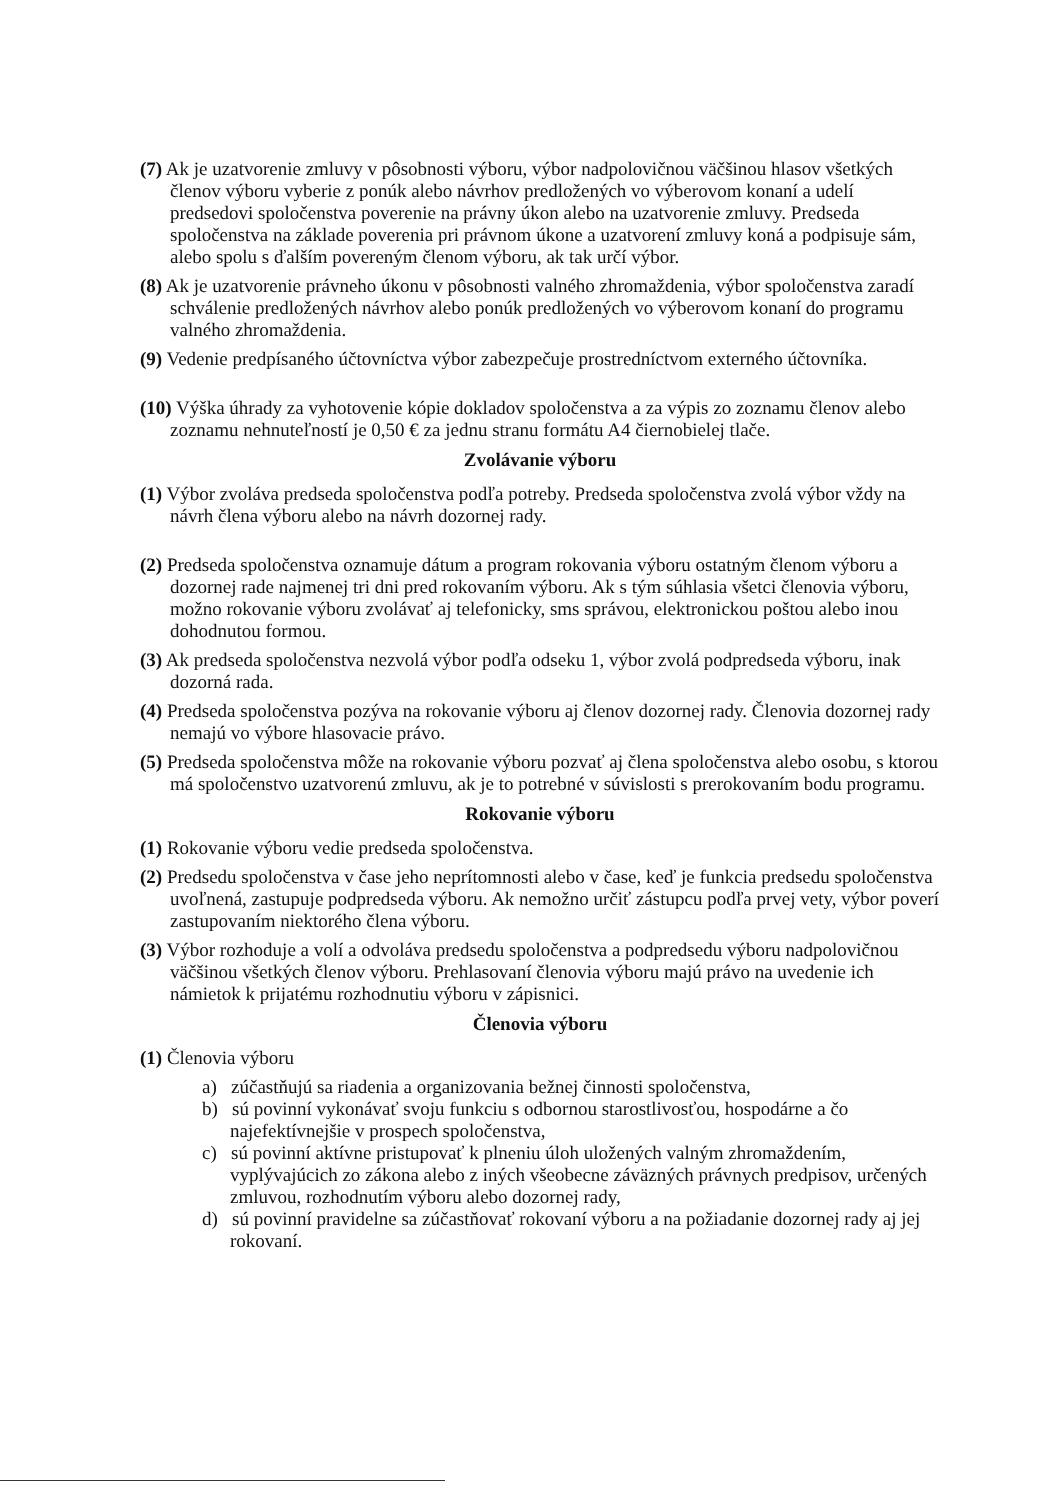(7) Ak je uzatvorenie zmluvy v pôsobnosti výboru, výbor nadpolovičnou väčšinou hlasov všetkých členov výboru vyberie z ponúk alebo návrhov predložených vo výberovom konaní a udelí predsedovi spoločenstva poverenie na právny úkon alebo na uzatvorenie zmluvy. Predseda spoločenstva na základe poverenia pri právnom úkone a uzatvorení zmluvy koná a podpisuje sám, alebo spolu s ďalším povereným členom výboru, ak tak určí výbor.
(8) Ak je uzatvorenie právneho úkonu v pôsobnosti valného zhromaždenia, výbor spoločenstva zaradí schválenie predložených návrhov alebo ponúk predložených vo výberovom konaní do programu valného zhromaždenia.
(9) Vedenie predpísaného účtovníctva výbor zabezpečuje prostredníctvom externého účtovníka.
(10) Výška úhrady za vyhotovenie kópie dokladov spoločenstva a za výpis zo zoznamu členov alebo zoznamu nehnuteľností je 0,50 € za jednu stranu formátu A4 čiernobielej tlače.
Zvolávanie výboru
(1) Výbor zvoláva predseda spoločenstva podľa potreby. Predseda spoločenstva zvolá výbor vždy na návrh člena výboru alebo na návrh dozornej rady.
(2) Predseda spoločenstva oznamuje dátum a program rokovania výboru ostatným členom výboru a dozornej rade najmenej tri dni pred rokovaním výboru. Ak s tým súhlasia všetci členovia výboru, možno rokovanie výboru zvolávať aj telefonicky, sms správou, elektronickou poštou alebo inou dohodnutou formou.
(3) Ak predseda spoločenstva nezvolá výbor podľa odseku 1, výbor zvolá podpredseda výboru, inak dozorná rada.
(4) Predseda spoločenstva pozýva na rokovanie výboru aj členov dozornej rady. Členovia dozornej rady nemajú vo výbore hlasovacie právo.
(5) Predseda spoločenstva môže na rokovanie výboru pozvať aj člena spoločenstva alebo osobu, s ktorou má spoločenstvo uzatvorenú zmluvu, ak je to potrebné v súvislosti s prerokovaním bodu programu.
Rokovanie výboru
(1) Rokovanie výboru vedie predseda spoločenstva.
(2) Predsedu spoločenstva v čase jeho neprítomnosti alebo v čase, keď je funkcia predsedu spoločenstva uvoľnená, zastupuje podpredseda výboru. Ak nemožno určiť zástupcu podľa prvej vety, výbor poverí zastupovaním niektorého člena výboru.
(3) Výbor rozhoduje a volí a odvoláva predsedu spoločenstva a podpredsedu výboru nadpolovičnou väčšinou všetkých členov výboru. Prehlasovaní členovia výboru majú právo na uvedenie ich námietok k prijatému rozhodnutiu výboru v zápisnici.
Členovia výboru
(1) Členovia výboru
a) zúčastňujú sa riadenia a organizovania bežnej činnosti spoločenstva,
b) sú povinní vykonávať svoju funkciu s odbornou starostlivosťou, hospodárne a čo najefektívnejšie v prospech spoločenstva,
c) sú povinní aktívne pristupovať k plneniu úloh uložených valným zhromaždením, vyplývajúcich zo zákona alebo z iných všeobecne záväzných právnych predpisov, určených zmluvou, rozhodnutím výboru alebo dozornej rady,
d) sú povinní pravidelne sa zúčastňovať rokovaní výboru a na požiadanie dozornej rady aj jej rokovaní.